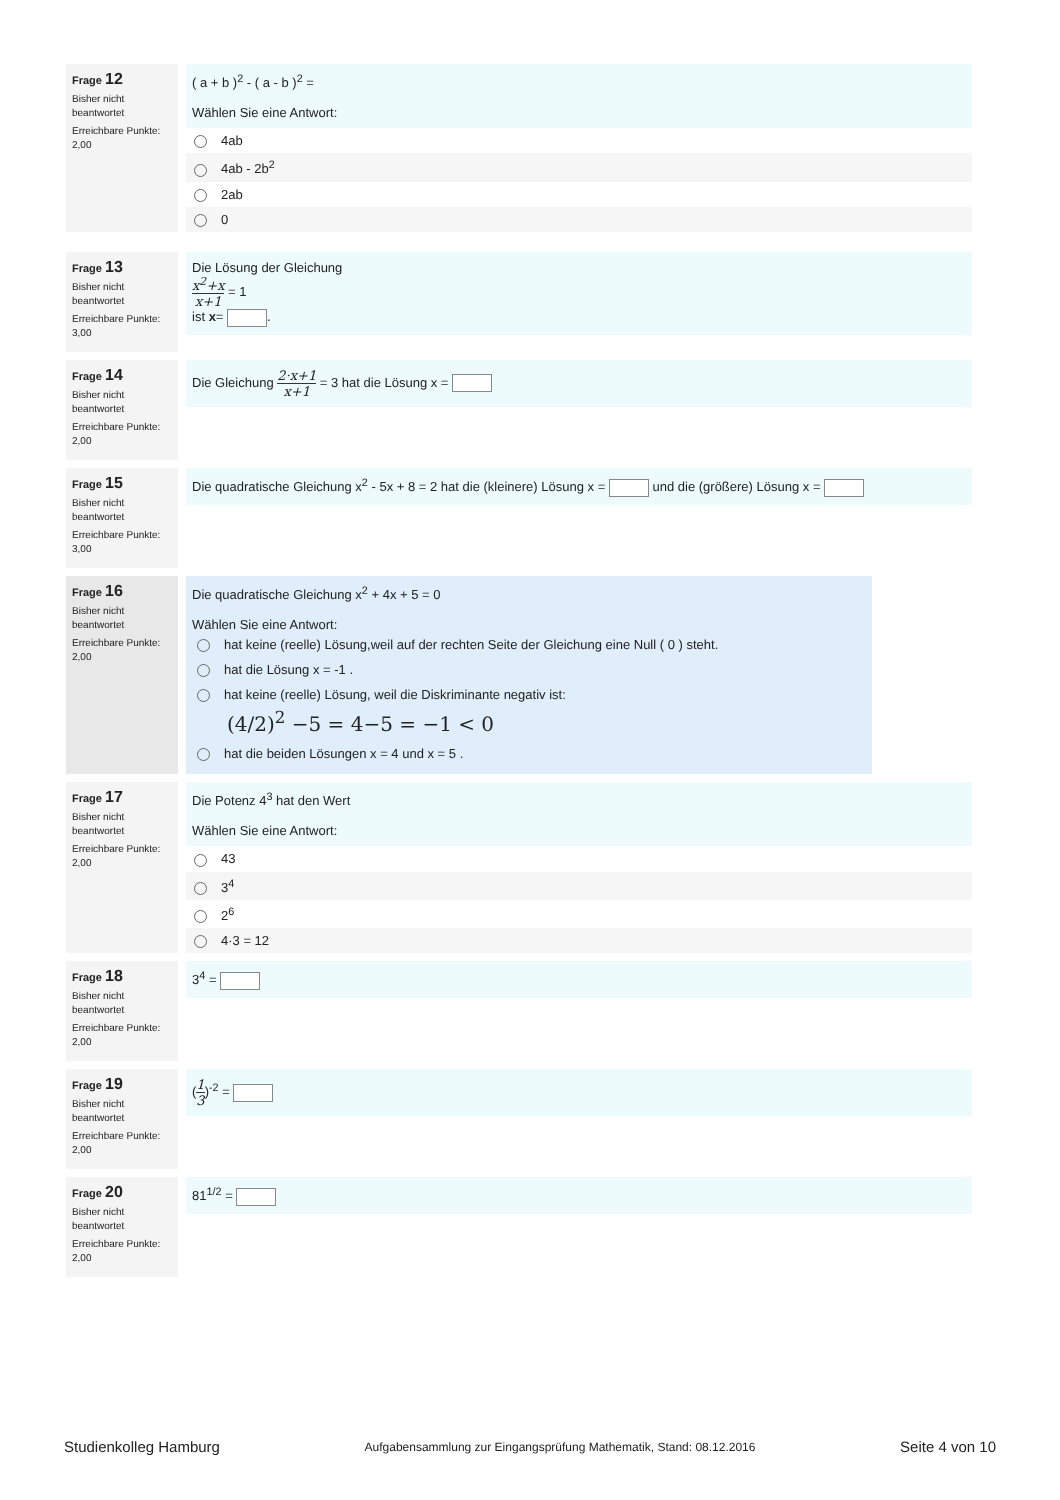Frage 12
Bisher nicht beantwortet
Erreichbare Punkte: 2,00
( a + b )<sup>2</sup> - ( a - b )<sup>2</sup> =
Wählen Sie eine Antwort:
4ab
4ab - 2b<sup>2</sup>
2ab
0
Frage 13
Bisher nicht beantwortet
Erreichbare Punkte: 3,00
Die Lösung der Gleichung
x<sup>2</sup>+x x+1 = 1
ist x= .
Frage 14
Bisher nicht beantwortet
Erreichbare Punkte: 2,00
Die Gleichung 2·x+1 x+1 = 3 hat die Lösung x =
Frage 15
Bisher nicht beantwortet
Erreichbare Punkte: 3,00
Die quadratische Gleichung x<sup>2</sup> - 5x + 8 = 2 hat die (kleinere) Lösung x = und die (größere) Lösung x =
Frage 16
Bisher nicht beantwortet
Erreichbare Punkte: 2,00
Die quadratische Gleichung x<sup>2</sup> + 4x + 5 = 0
Wählen Sie eine Antwort:
hat keine (reelle) Lösung,weil auf der rechten Seite der Gleichung eine Null ( 0 ) steht.
hat die Lösung x = -1 .
hat keine (reelle) Lösung, weil die Diskriminante negativ ist:
(4/2)<sup>2</sup> −5 = 4−5 = −1 < 0
hat die beiden Lösungen x = 4 und x = 5 .
Frage 17
Bisher nicht beantwortet
Erreichbare Punkte: 2,00
Die Potenz 4<sup>3</sup> hat den Wert
Wählen Sie eine Antwort:
43
3<sup>4</sup>
2<sup>6</sup>
4·3 = 12
Frage 18
Bisher nicht beantwortet
Erreichbare Punkte: 2,00
3<sup>4</sup> =
Frage 19
Bisher nicht beantwortet
Erreichbare Punkte: 2,00
(1 3)<sup>-2</sup> =
Frage 20
Bisher nicht beantwortet
Erreichbare Punkte: 2,00
81<sup>1/2</sup> =
Studienkolleg Hamburg Aufgabensammlung zur Eingangsprüfung Mathematik, Stand: 08.12.2016 Seite 4 von 10